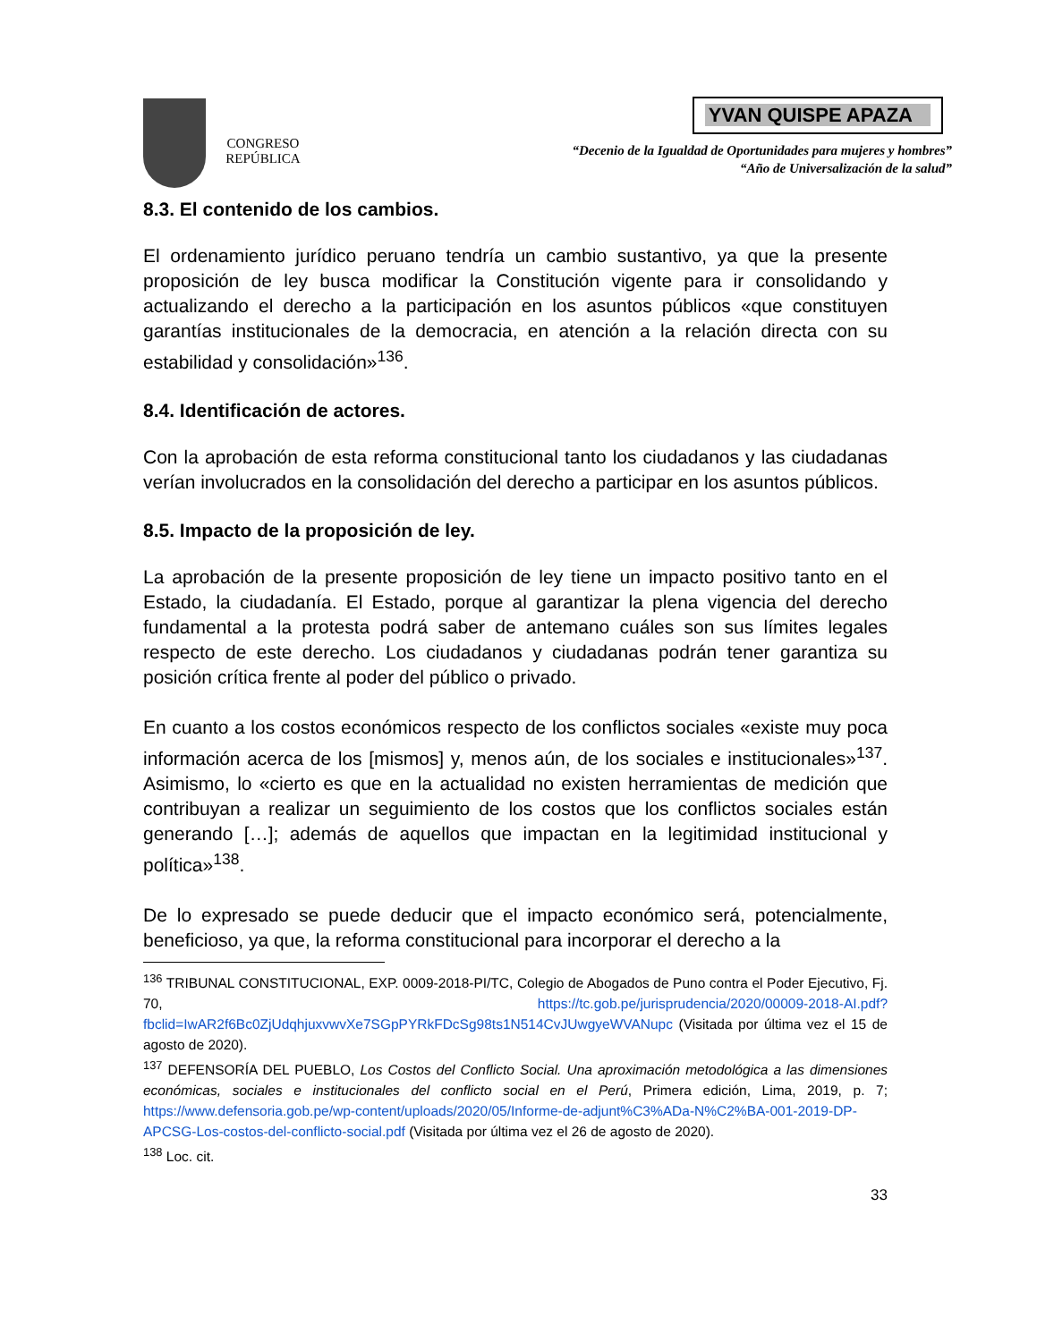CONGRESO
REPÚBLICA
YVAN QUISPE APAZA
“Decenio de la Igualdad de Oportunidades para mujeres y hombres”
“Año de Universalización de la salud”
8.3. El contenido de los cambios.
El ordenamiento jurídico peruano tendría un cambio sustantivo, ya que la presente proposición de ley busca modificar la Constitución vigente para ir consolidando y actualizando el derecho a la participación en los asuntos públicos «que constituyen garantías institucionales de la democracia, en atención a la relación directa con su estabilidad y consolidación»<sup>136</sup>.
8.4. Identificación de actores.
Con la aprobación de esta reforma constitucional tanto los ciudadanos y las ciudadanas verían involucrados en la consolidación del derecho a participar en los asuntos públicos.
8.5. Impacto de la proposición de ley.
La aprobación de la presente proposición de ley tiene un impacto positivo tanto en el Estado, la ciudadanía. El Estado, porque al garantizar la plena vigencia del derecho fundamental a la protesta podrá saber de antemano cuáles son sus límites legales respecto de este derecho. Los ciudadanos y ciudadanas podrán tener garantiza su posición crítica frente al poder del público o privado.
En cuanto a los costos económicos respecto de los conflictos sociales «existe muy poca información acerca de los [mismos] y, menos aún, de los sociales e institucionales»<sup>137</sup>. Asimismo, lo «cierto es que en la actualidad no existen herramientas de medición que contribuyan a realizar un seguimiento de los costos que los conflictos sociales están generando […]; además de aquellos que impactan en la legitimidad institucional y política»<sup>138</sup>.
De lo expresado se puede deducir que el impacto económico será, potencialmente, beneficioso, ya que, la reforma constitucional para incorporar el derecho a la
<sup>136</sup> TRIBUNAL CONSTITUCIONAL, EXP. 0009-2018-PI/TC, Colegio de Abogados de Puno contra el Poder Ejecutivo, Fj. 70, https://tc.gob.pe/jurisprudencia/2020/00009-2018-AI.pdf?fbclid=IwAR2f6Bc0ZjUdqhjuxvwvXe7SGpPYRkFDcSg98ts1N514CvJUwgyeWVANupc (Visitada por última vez el 15 de agosto de 2020).
<sup>137</sup> DEFENSORÍA DEL PUEBLO, Los Costos del Conflicto Social. Una aproximación metodológica a las dimensiones económicas, sociales e institucionales del conflicto social en el Perú, Primera edición, Lima, 2019, p. 7; https://www.defensoria.gob.pe/wp-content/uploads/2020/05/Informe-de-adjunt%C3%ADa-N%C2%BA-001-2019-DP-APCSG-Los-costos-del-conflicto-social.pdf (Visitada por última vez el 26 de agosto de 2020).
<sup>138</sup> Loc. cit.
33